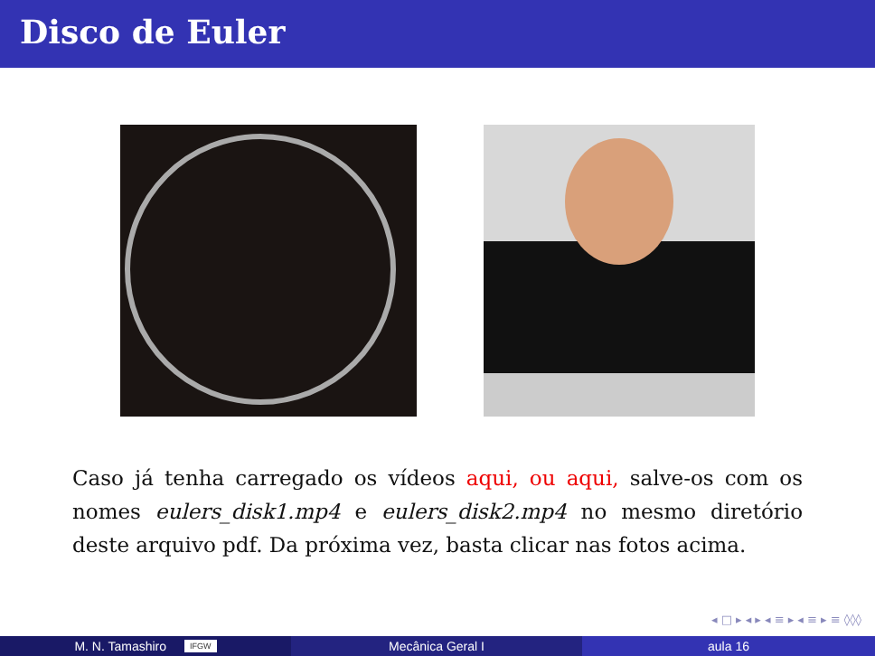Disco de Euler
Caso já tenha carregado os vídeos aqui, ou aqui, salve-os com os nomes eulers_disk1.mp4 e eulers_disk2.mp4 no mesmo diretório deste arquivo pdf. Da próxima vez, basta clicar nas fotos acima.
◂ □ ▸ ◂ ▸ ◂ ≡ ▸ ◂ ≡ ▸ ≡ ◊◊◊
M. N. Tamashiro IFGW
Mecânica Geral I aula 16